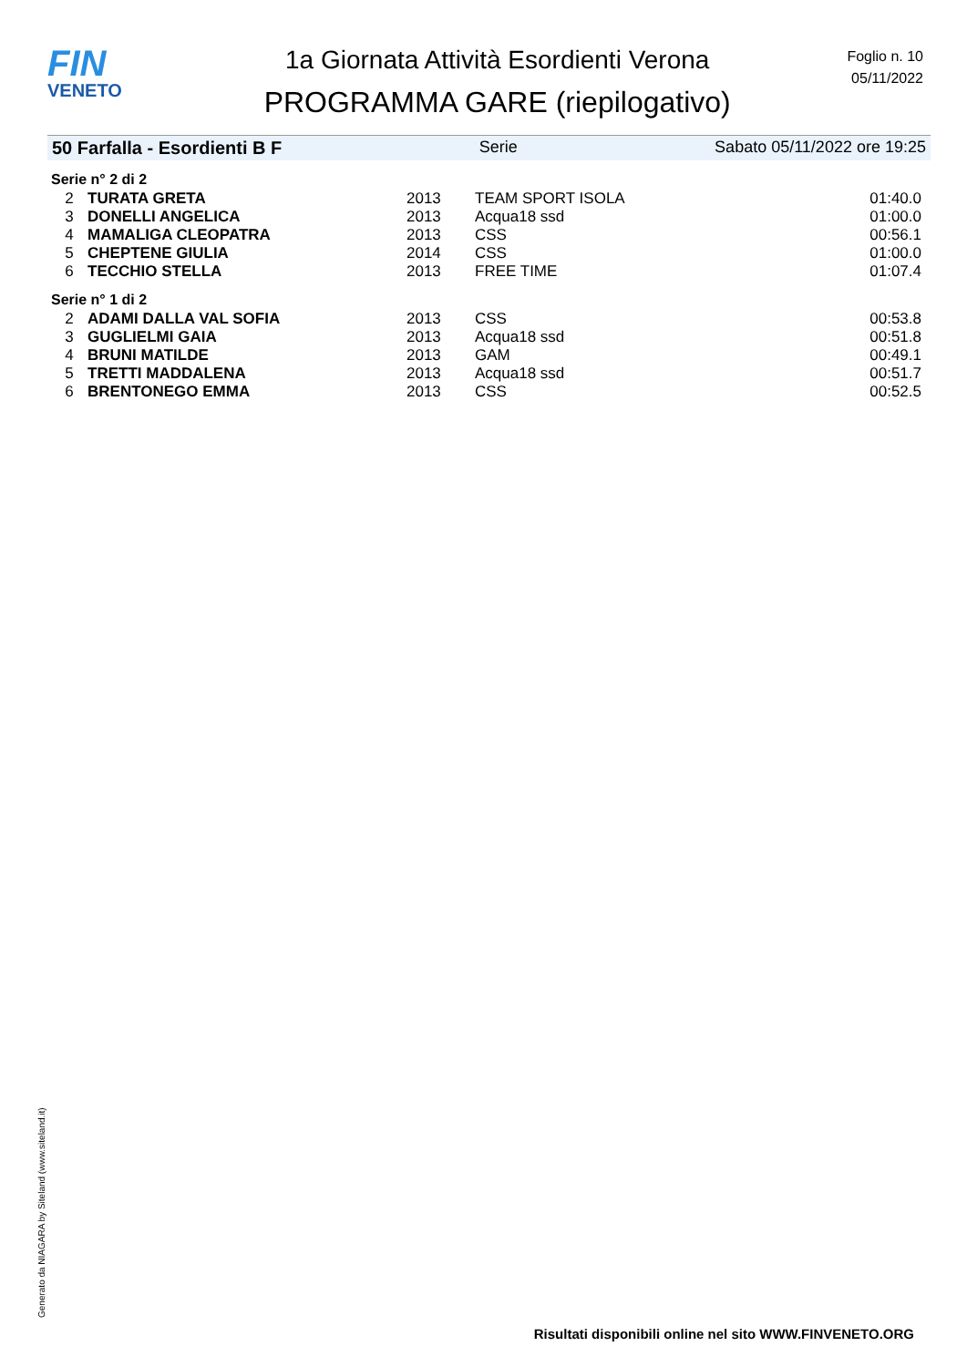FIN
VENETO
1a Giornata Attività Esordienti Verona
PROGRAMMA GARE (riepilogativo)
Foglio n. 10
05/11/2022
50 Farfalla - Esordienti B F Serie Sabato 05/11/2022 ore 19:25
Serie n° 2 di 2
| 2 | TURATA GRETA | 2013 | TEAM SPORT ISOLA | 01:40.0 |
| 3 | DONELLI ANGELICA | 2013 | Acqua18 ssd | 01:00.0 |
| 4 | MAMALIGA CLEOPATRA | 2013 | CSS | 00:56.1 |
| 5 | CHEPTENE GIULIA | 2014 | CSS | 01:00.0 |
| 6 | TECCHIO STELLA | 2013 | FREE TIME | 01:07.4 |
Serie n° 1 di 2
| 2 | ADAMI DALLA VAL SOFIA | 2013 | CSS | 00:53.8 |
| 3 | GUGLIELMI GAIA | 2013 | Acqua18 ssd | 00:51.8 |
| 4 | BRUNI MATILDE | 2013 | GAM | 00:49.1 |
| 5 | TRETTI MADDALENA | 2013 | Acqua18 ssd | 00:51.7 |
| 6 | BRENTONEGO EMMA | 2013 | CSS | 00:52.5 |
Generato da NIAGARA by Siteland (www.siteland.it)
Risultati disponibili online nel sito WWW.FINVENETO.ORG